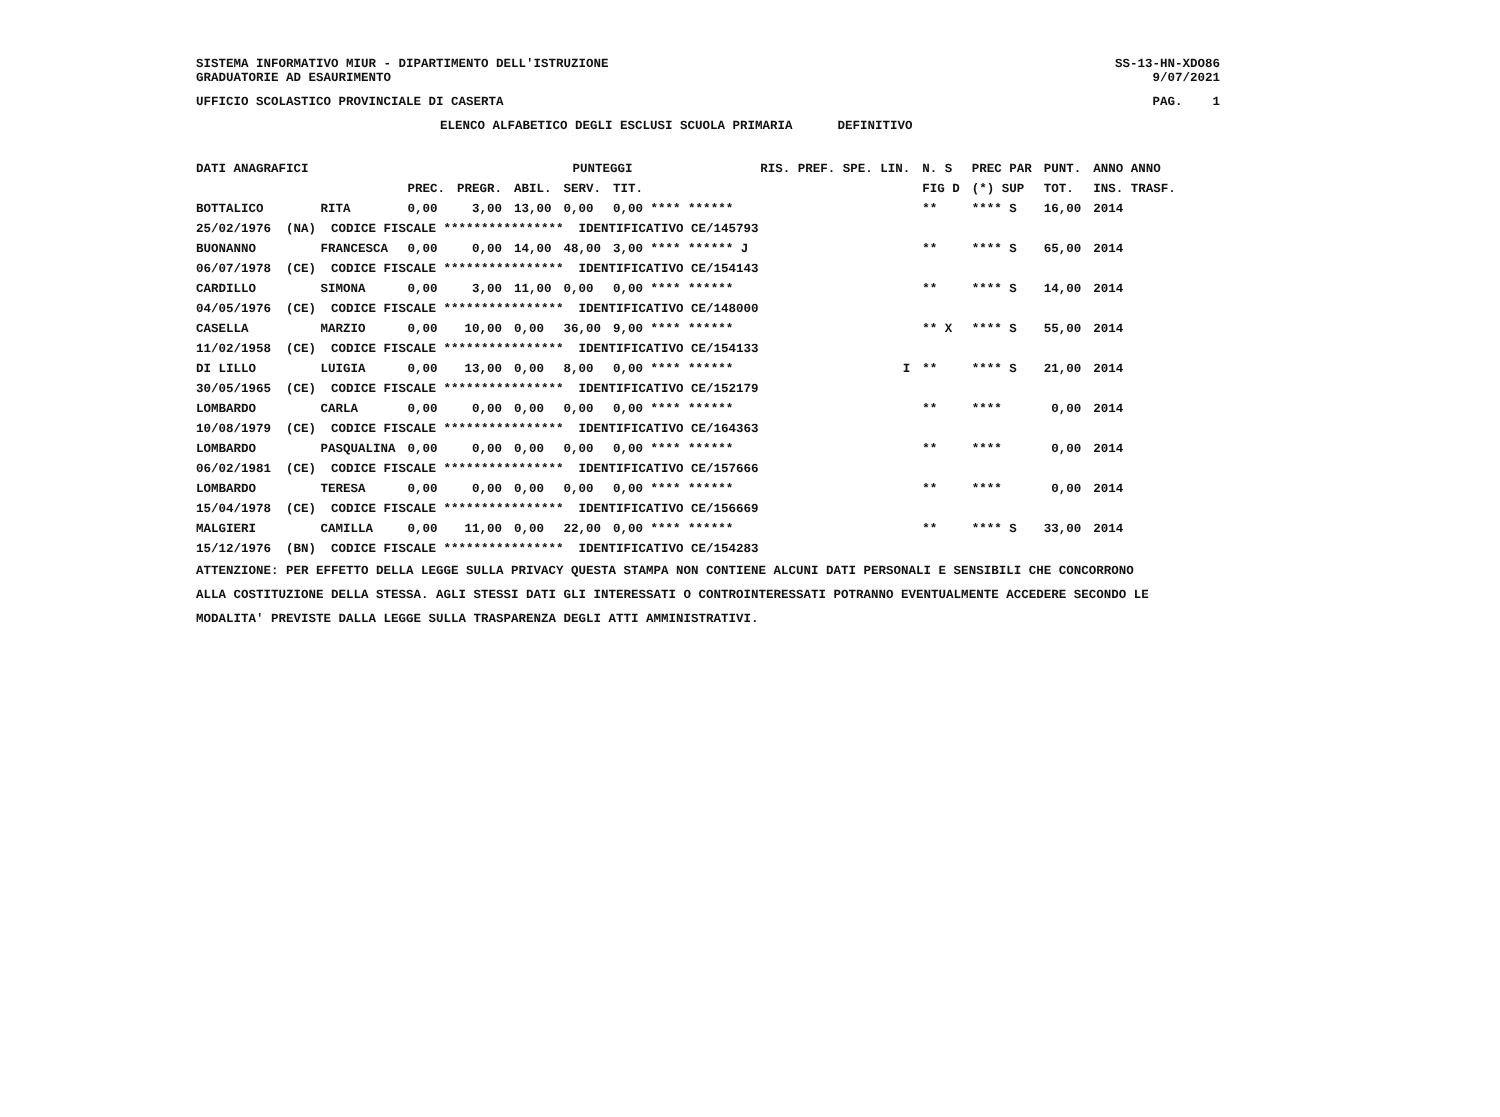SISTEMA INFORMATIVO MIUR - DIPARTIMENTO DELL'ISTRUZIONE SS-13-HN-XDO86
GRADUATORIE AD ESAURIMENTO 9/07/2021
UFFICIO SCOLASTICO PROVINCIALE DI CASERTA PAG. 1
ELENCO ALFABETICO DEGLI ESCLUSI SCUOLA PRIMARIA DEFINITIVO
| DATI ANAGRAFICI | | | PUNTEGGI | | | | RIS. PREF. SPE. LIN. | N. S | PREC PAR | PUNT. | ANNO ANNO |
| --- | --- | --- | --- | --- | --- | --- | --- | --- | --- | --- | --- |
| | | PREC. | PREGR. | ABIL. | SERV. | TIT. | | FIG D | (*) SUP | TOT. | INS. TRASF. |
| BOTTALICO | RITA | 0,00 | 3,00 | 13,00 | 0,00 | 0,00 **** ****** | | ** | **** S | 16,00 | 2014 |
| 25/02/1976 (NA) CODICE FISCALE **************** IDENTIFICATIVO CE/145793 | | | | | | | | | | | |
| BUONANNO | FRANCESCA | 0,00 | 0,00 | 14,00 | 48,00 | 3,00 **** ****** J | | ** | **** S | 65,00 | 2014 |
| 06/07/1978 (CE) CODICE FISCALE **************** IDENTIFICATIVO CE/154143 | | | | | | | | | | | |
| CARDILLO | SIMONA | 0,00 | 3,00 | 11,00 | 0,00 | 0,00 **** ****** | | ** | **** S | 14,00 | 2014 |
| 04/05/1976 (CE) CODICE FISCALE **************** IDENTIFICATIVO CE/148000 | | | | | | | | | | | |
| CASELLA | MARZIO | 0,00 | 10,00 | 0,00 | 36,00 | 9,00 **** ****** | | ** X | **** S | 55,00 | 2014 |
| 11/02/1958 (CE) CODICE FISCALE **************** IDENTIFICATIVO CE/154133 | | | | | | | | | | | |
| DI LILLO | LUIGIA | 0,00 | 13,00 | 0,00 | 8,00 | 0,00 **** ****** | I | ** | **** S | 21,00 | 2014 |
| 30/05/1965 (CE) CODICE FISCALE **************** IDENTIFICATIVO CE/152179 | | | | | | | | | | | |
| LOMBARDO | CARLA | 0,00 | 0,00 | 0,00 | 0,00 | 0,00 **** ****** | | ** | **** | 0,00 | 2014 |
| 10/08/1979 (CE) CODICE FISCALE **************** IDENTIFICATIVO CE/164363 | | | | | | | | | | | |
| LOMBARDO | PASQUALINA | 0,00 | 0,00 | 0,00 | 0,00 | 0,00 **** ****** | | ** | **** | 0,00 | 2014 |
| 06/02/1981 (CE) CODICE FISCALE **************** IDENTIFICATIVO CE/157666 | | | | | | | | | | | |
| LOMBARDO | TERESA | 0,00 | 0,00 | 0,00 | 0,00 | 0,00 **** ****** | | ** | **** | 0,00 | 2014 |
| 15/04/1978 (CE) CODICE FISCALE **************** IDENTIFICATIVO CE/156669 | | | | | | | | | | | |
| MALGIERI | CAMILLA | 0,00 | 11,00 | 0,00 | 22,00 | 0,00 **** ****** | | ** | **** S | 33,00 | 2014 |
| 15/12/1976 (BN) CODICE FISCALE **************** IDENTIFICATIVO CE/154283 | | | | | | | | | | | |
ATTENZIONE: PER EFFETTO DELLA LEGGE SULLA PRIVACY QUESTA STAMPA NON CONTIENE ALCUNI DATI PERSONALI E SENSIBILI CHE CONCORRONO
ALLA COSTITUZIONE DELLA STESSA. AGLI STESSI DATI GLI INTERESSATI O CONTROINTERESSATI POTRANNO EVENTUALMENTE ACCEDERE SECONDO LE
MODALITA' PREVISTE DALLA LEGGE SULLA TRASPARENZA DEGLI ATTI AMMINISTRATIVI.